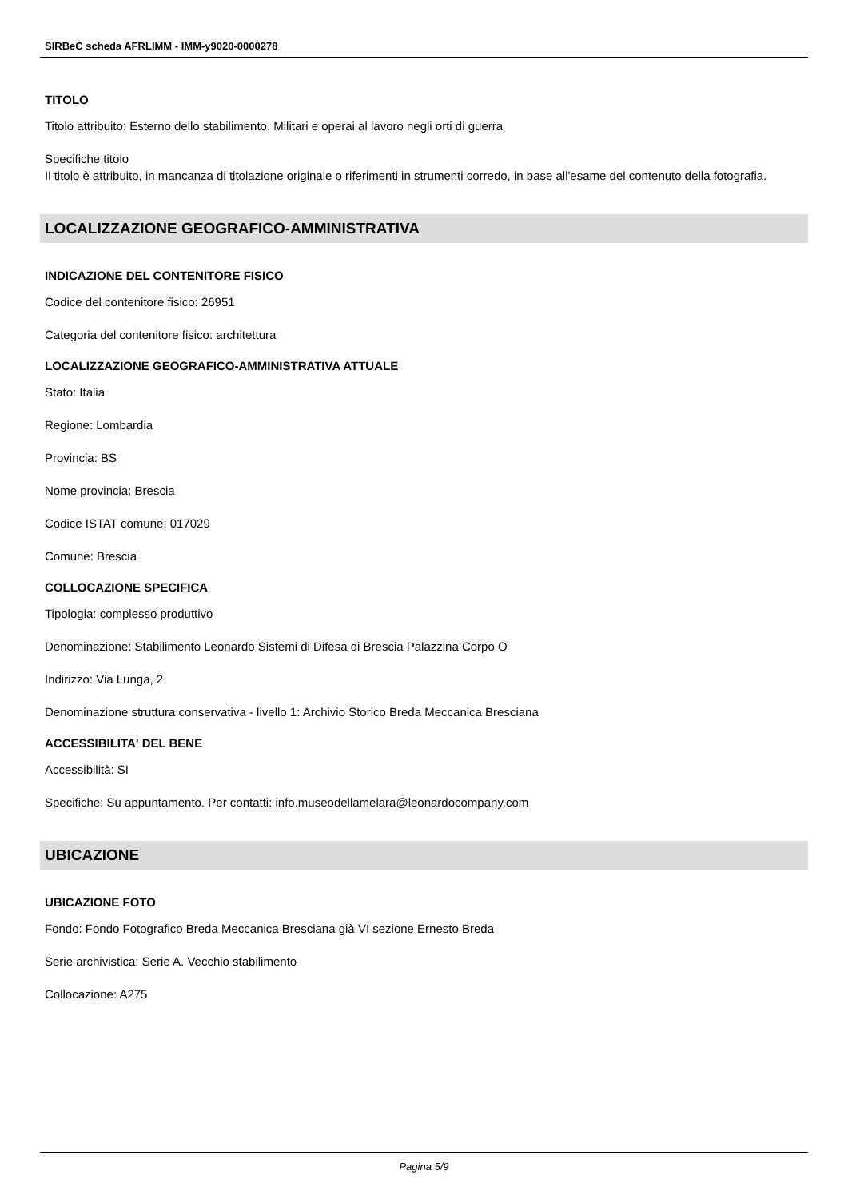SIRBeC scheda AFRLIMM - IMM-y9020-0000278
TITOLO
Titolo attribuito: Esterno dello stabilimento. Militari e operai al lavoro negli orti di guerra
Specifiche titolo
Il titolo è attribuito, in mancanza di titolazione originale o riferimenti in strumenti corredo, in base all'esame del contenuto della fotografia.
LOCALIZZAZIONE GEOGRAFICO-AMMINISTRATIVA
INDICAZIONE DEL CONTENITORE FISICO
Codice del contenitore fisico: 26951
Categoria del contenitore fisico: architettura
LOCALIZZAZIONE GEOGRAFICO-AMMINISTRATIVA ATTUALE
Stato: Italia
Regione: Lombardia
Provincia: BS
Nome provincia: Brescia
Codice ISTAT comune: 017029
Comune: Brescia
COLLOCAZIONE SPECIFICA
Tipologia: complesso produttivo
Denominazione: Stabilimento Leonardo Sistemi di Difesa di Brescia Palazzina Corpo O
Indirizzo: Via Lunga, 2
Denominazione struttura conservativa - livello 1: Archivio Storico Breda Meccanica Bresciana
ACCESSIBILITA' DEL BENE
Accessibilità: SI
Specifiche: Su appuntamento. Per contatti: info.museodellamelara@leonardocompany.com
UBICAZIONE
UBICAZIONE FOTO
Fondo: Fondo Fotografico Breda Meccanica Bresciana già VI sezione Ernesto Breda
Serie archivistica: Serie A. Vecchio stabilimento
Collocazione: A275
Pagina 5/9